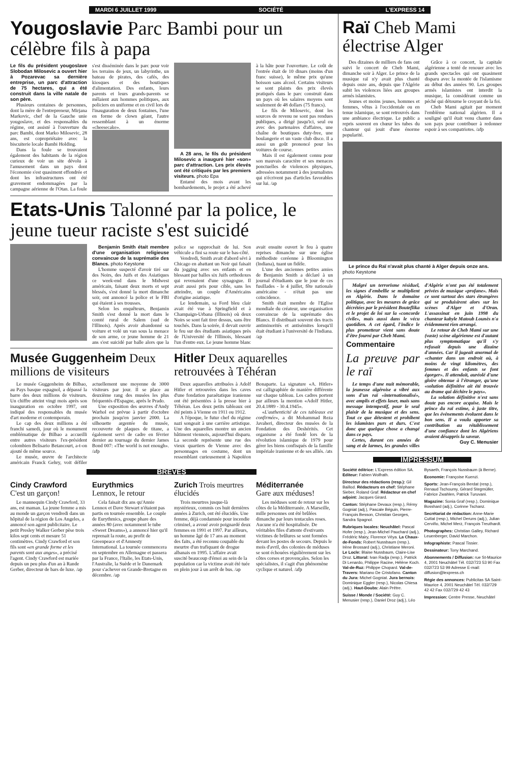MARDI 6 JUILLET 1999 SOCIÉTÉ L'EXPRESS 14
Yougoslavie Parc Bambi pour un célèbre fils à papa
Le fils du président yougoslave Slobodan Milosevic a ouvert hier à Pozarevac sa dernière entreprise, un parc d'attraction de 75 hectares, qui a été construit dans la ville natale de son père.
Plusieurs centaines de personnes, dont la mère de l'entrepreneur, Mirjana Markovic, chef de la Gauche unie yougoslave, et des responsables du régime, ont assisté à l'ouverture du parc Bambi, dont Marko Milosevic, 28 ans, est copropriétaire avec la biscuiterie locale Bambi Holding.
Dans la foule se trouvaient également des habitants de la région curieux de voir un site dévolu à l'amusement dans un pays dont l'économie s'est quasiment effondrée et dont les infrastructures ont été gravement endommagées par la campagne aérienne de l'Otan. La foule s'est disséminée dans le parc pour voir les terrains de jeux, un labyrinthe, un bateau de pirates, des cafés, des kiosques et des boutiques d'alimentation. Des enfants, leurs parents et leurs grands-parents se mêlaient aux hommes politiques, aux policiers en uniforme et en civil lors de l'inauguration de deux fontaines, l'une en forme de clown géant, l'autre ressemblant à un énorme «cheesecake».
A 28 ans, le fils du président Milosevic a inauguré hier «son» parc d'attraction. Les prix élevés ont été critiqués par les premiers visiteurs. photo Epa
Entamé des mois avant les bombardements, le projet a été achevé à la hâte pour l'ouverture. Le coût de l'entrée était de 10 dinars (moins d'un franc suisse), le même prix qu'une boisson sans alcool. Certains visiteurs se sont plaints des prix élevés pratiqués dans le parc construit dans un pays où les salaires moyens sont seulement de 48 dollars (75 francs).
Le fils de Milosevic, dont les sources de revenu ne sont pas rendues publiques, a dirigé jusqu'ici, seul ou avec des partenaires d'affaires, une chaîne de boutiques duty-free, une boulangerie et un vaste club disco. Il a aussi un goût prononcé pour les voitures de course.
Mais il est également connu pour son mauvais caractère et ses menaces ponctuelles de violences physiques, adressées notamment à des journalistes qui n'écrivent pas d'articles favorables sur lui. /ap
Etats-Unis Talonné par la police, le jeune tueur raciste s'est suicidé
Benjamin Smith était membre d'une organisation religieuse convaincue de la suprématie des Blancs. photo Keystone
L'homme suspecté d'avoir tiré sur des Noirs, des Juifs et des Asiatiques ce week-end dans le Midwest américain, faisant deux morts et sept blessés, s'est donné la mort dimanche soir, ont annoncé la police et le FBI qui étaient à ses trousses.
Selon les enquêteurs, Benjamin Smith s'est donné la mort dans le comté rural de Salem (sud de l'Illinois). Après avoir abandonné sa voiture et volé un van sous la menace de son arme, ce jeune homme de 21 ans s'est suicidé par balle alors que la police se rapprochait de lui. Son véhicule a fini sa route sur le bas-côté.
Vendredi, Smith avait d'abord sévi à Chicago en abattant un Noir qui faisait du jogging avec ses enfants et en blessant par balles six Juifs orthodoxes qui revenaient d'une synagogue. Il avait aussi pris pour cible, sans les atteindre, un couple d'Américains d'origine asiatique.
Le lendemain, sa Ford bleu clair avait été vue à Springfield et à Champaign-Urbana (Illinois) où deux Noirs se sont fait tirer dessus, sans être touchés. Dans la soirée, il devait ouvrir le feu sur des étudiants asiatiques près de l'Université de l'Illinois, blessant l'un d'entre eux. Le jeune homme blanc avait ensuite ouvert le feu à quatre reprises dimanche sur une église méthodiste coréenne à Bloomington (Indiana), tuant un fidèle.
L'une des anciennes petites amies de Benjamin Smith a déclaré à un journal d'étudiants que le jour de ces fusillades - le 4 juillet, fête nationale américaine - n'était pas une coïncidence.
Smith était membre de l'Eglise mondiale du créateur, une organisation convaincue de la suprématie des Blancs. Il distribuait souvent des tracts antiminorités et antisémites lorsqu'il était étudiant à l'université de l'Indiana. /ap
Musée Guggenheim Deux millions de visiteurs
Le musée Guggenheim de Bilbao, au Pays basque espagnol, a dépassé la barre des deux millions de visiteurs. Un chiffre atteint vingt mois après son inauguration en octobre 1997, ont indiqué des responsables du musée d'art moderne et contemporain.
Le cap des deux millions a été franchi samedi, jour où le monument emblématique de Bilbao a accueilli entre autres visiteurs l'ex-président colombien Belisario Betancourt, a-t-on ajouté de même source.
Le musée, œuvre de l'architecte américain Franck Gehry, voit défiler actuellement une moyenne de 3000 visiteurs par jour. Il se place au deuxième rang des musées les plus fréquentés d'Espagne, après le Prado.
Une exposition des œuvres d'Andy Warhol est prévue à partir d'octobre prochain jusqu'en janvier 2000. La silhouette argentée du musée, recouverte de plaques de titane, a également servi de cadre en février dernier au tournage du dernier James Bond 007: «The world is not enough». /afp
Hitler Deux aquarelles retrouvées à Téhéran
Deux aquarelles attribuées à Adolf Hitler et retrouvées dans les caves d'une fondation paraétatique iranienne ont été présentées à la presse hier à Téhéran. Les deux petits tableaux ont été peints à Vienne en 1911 ou 1912.
A l'époque, le futur chef du régime nazi songeait à une carrière artistique. Une des aquarelles montre un ancien bâtiment viennois, aujourd'hui disparu. La seconde représente une rue des vieux quartiers de Vienne avec des personnages en costume, dont un ressemblant curieusement à Napoléon Bonaparte. La signature «A. Hitler» est calligraphiée de manière différente sur chaque tableau. Les cadres portent par ailleurs la mention «Adolf Hitler, 20.4.1889 - 30.4.1945».
«L'authenticité de ces tableaux est confirmée», a dit Mohammad Reza Javaheri, directeur des musées de la Fondation des Deshérités. Cet organisme a été fondé lors de la révolution islamique de 1979 pour gérer les biens confisqués de la famille impériale iranienne et de ses alliés. /ats
BRÈVES
Cindy Crawford
C'est un garçon!
Le mannequin Cindy Crawford, 33 ans, est maman. La jeune femme a mis au monde un garçon vendredi dans un hôpital de la région de Los Angeles, a annoncé son agent publicitaire. Le petit Presley Walker Gerber pèse trois kilos sept cents et mesure 51 centimètres. Cindy Crawford et son fils sont «en grande forme et les parents sont aux anges», a précisé l'agent. Cindy Crawford est mariée depuis un peu plus d'un an à Rande Gerber, directeur de bars de luxe. /ap
Eurythmics
Lennox, le retour
Cela faisait dix ans qu'Annie Lennox et Dave Stewart n'étaient pas partis en tournée ensemble. Le couple de Eurythmics, groupe phare des années 80 (avec notamment le tube «Sweet Dreams»), a annoncé hier qu'il reprenait la route, au profit de Greenpeace et d'Amnesty International. La tournée commencera en septembre en Allemagne et passera par la France, l'Italie, les Etats-Unis, l'Australie, la Suède et le Danemark pour s'achever en Grande-Bretagne en décembre. /ap
Zurich Trois meurtres élucidés
Trois meurtres jusque-là mystérieux, commis ces huit dernières années à Zurich, ont été élucidés. Une femme, déjà condamnée pour incendie criminel, a avoué avoir poignardé deux femmes en 1991 et 1997. Par ailleurs, un homme âgé de 17 ans au moment des faits, a été reconnu coupable du meurtre d'un trafiquant de drogue albanais en 1995. L'affaire avait suscité beaucoup d'émoi au sein de la population car la victime avait été tuée en plein jour à un arrêt de bus. /ap
Méditerranée
Gare aux méduses!
Les méduses sont de retour sur les côtes de la Méditerranée. A Marseille, mille personnes ont été brûlées dimanche par leurs tentacules roses. Aucune n'a été hospitalisée. De véritables files d'attente d'estivants victimes de brûlures se sont formées devant les postes de secours. Depuis le mois d'avril, des colonies de méduses se sont échouées régulièrement sur les côtes corses et provençales. Selon les spécialistes, il s'agit d'un phénomène cyclique et naturel. /afp
Raï Cheb Mami électrise Alger
Des dizaines de milliers de fans ont suivi le concert de Cheb Mami, dimanche soir à Alger. Le prince de la musique raï n'y avait plus chanté depuis onze ans, depuis que l'Algérie subit les violences liées aux groupes armés islamistes.
Jeunes et moins jeunes, hommes et femmes, vêtus à l'occidentale ou en tenue islamique, se sont retrouvés dans une ambiance électrique. Le public a repris souvent en chœur les tubes du chanteur qui jouit d'une énorme popularité.
Grâce à ce concert, la capitale algérienne a tenté de renouer avec les grands spectacles qui ont quasiment disparu avec la montée de l'islamisme au début des années 90. Les groupes armés islamistes ont interdit la musique, la considérant comme un péché qui détourne le croyant de la foi.
Cheb Mami agitait par moment l'emblème national algérien. Il a souligné qu'il était venu chanter dans son pays pour contribuer à redonner espoir à ses compatriotes. /afp
Le prince du Raï n'avait plus chanté à Alger depuis onze ans. photo Keystone
Malgré un terrorisme résiduel, les signes d'embellie se multiplient en Algérie. Dans le domaine politique, avec les mesures de grâce décrétées par le président Bouteflika et le projet de loi sur la «concorde civile», mais aussi dans le vécu quotidien. A cet égard, l'indice le plus prometteur vient sans doute d'être fourni par Cheb Mami.
Commentaire
La preuve par le raï
Le temps d'une nuit mémorable, la jeunesse algéroise a vibré aux sons d'un raï «internationalisé», avec amplis et effets laser, mais sans message intempestif, pour le seul plaisir de la musique et des sens. Tout ce que détestent et prohibent les islamistes purs et durs. C'est donc que quelque chose a changé dans ce pays.
Certes, durant ces années de sang et de larmes, les grandes villes d'Algérie n'ont pas été totalement privées de musique «profane». Mais ce sont surtout des stars étrangères qui se produisirent alors sur les scènes d'Alger et d'Oran. L'assassinat en juin 1998 du chanteur kabyle Matoub Lounès n'a évidemment rien arrangé.
Le retour de Cheb Mami sur une (vaste) scène algérienne est d'autant plus symptomatique qu'il s'y refusait depuis une dizaine d'années. Car il jugeait anormal de «chanter dans un endroit où, à moins de vingt kilomètres, des femmes et des enfants se font égorger». Il attendait, auréolé d'une gloire obtenue à l'étranger, qu'une «solution définitive ait été trouvée au drame qui déchire le pays».
La solution définitive n'est sans doute pas encore acquise. Mais le prince du raï estime, à juste titre, que les événements évoluent dans le bon sens. Il a voulu apporter sa contribution au rétablissement d'une confiance dont les Algériens avaient désappris la saveur.
Guy C. Menusier
IMPRESSUM
Société éditrice: L'Express édition SA. Editeur: Fabien Wolfrath.
Directeur des rédactions (resp.): Gil Baillod. Rédacteurs en chef: Stéphane Sieber, Roland Graf. Rédacteur en chef adjoint: Jacques Girard.
Canton: Stéphane Devaux (resp.), Rémy Gogniat (adj.), Pascale Béguin, Pierre-François Besson, Christian Georges, Sandra Spagnol.
Rubriques locales: Neuchâtel: Pascal Hofer (resp.), Jean-Michel Pauchard (adj.), Frédéric Mairy, Florence Véya. La Chaux-de-Fonds: Robert Nussbaum (resp.), Irène Brossard (adj.), Christiane Meroni. Le Locle: Blaise Nussbaum, Claire-Lise Droz. Littoral: Ivan Radja (resp.), Patrick Di Lenardo, Philippe Racine, Hélène Koch. Val-de-Ruz: Philippe Chopard. Val-de-Travers: Mariano De Cristofano. Canton du Jura: Michel Gogniat. Jura bernois: Dominique Eggler (resp.), Nicolas Chiesa (adj.). Haut-Doubs: Alain Prêtre.
Suisse / Monde / Société: Guy C. Menusier (resp.), Daniel Droz (adj.), Léo Bysaeth, François Nussbaum (à Berne).
Economie: Françoise Kuenzi.
Sports: Jean-François Berdat (resp.), Renaud Tschoumy, Gérard Stegmüller, Fabrice Zwahlen, Patrick Turuvani.
Magazine: Sonia Graf (resp.), Dominique Bosshard (adj.), Corinne Tschanz.
Secrétariat de rédaction: Anne-Marie Cuttat (resp.), Michel Deruns (adj.), Julian Cerviño, Michel Merz, François Treuthardt.
Photographes: Christian Galley, Richard Leuenberger, David Marchon.
Infographiste: Pascal Tissier.
Dessinateur: Tony Marchand.
Abonnements / Diffusion: rue St-Maurice 4, 2001 Neuchâtel Tél. 032/723 53 90 Fax 032/723 53 99 Adresse E-mail: diffusion@lexpress.ch
Régie des annonces: Publicitas SA Saint-Maurice 4, 2001 Neuchâtel Tél. 032/729 42 42 Fax 032/729 42 43
Impression: Centre Presse, Neuchâtel